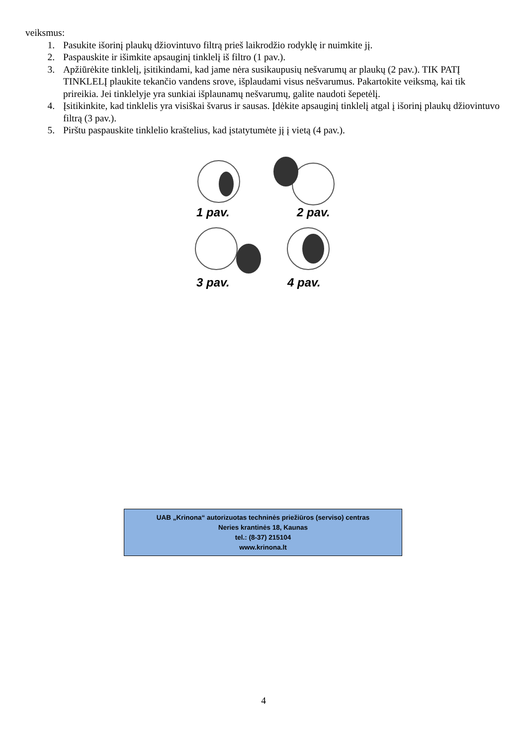veiksmus:
1. Pasukite išorinį plaukų džiovintuvo filtrą prieš laikrodžio rodyklę ir nuimkite jį.
2. Paspauskite ir išimkite apsauginį tinklelį iš filtro (1 pav.).
3. Apžiūrėkite tinklelį, įsitikindami, kad jame nėra susikaupusių nešvarumų ar plaukų (2 pav.). TIK PATĮ TINKLELĮ plaukite tekančio vandens srove, išplaudami visus nešvarumus. Pakartokite veiksmą, kai tik prireikia. Jei tinklelyje yra sunkiai išplaunamų nešvarumų, galite naudoti šepetėlį.
4. Įsitikinkite, kad tinklelis yra visiškai švarus ir sausas. Įdėkite apsauginį tinklelį atgal į išorinį plaukų džiovintuvo filtrą (3 pav.).
5. Pirštu paspauskite tinklelio kraštelius, kad įstatytumėte jį į vietą (4 pav.).
1 pav. 2 pav.
3 pav. 4 pav.
UAB „Krinona“ autorizuotas techninės priežiūros (serviso) centras
Neries krantinės 18, Kaunas
tel.: (8-37) 215104
www.krinona.lt
4